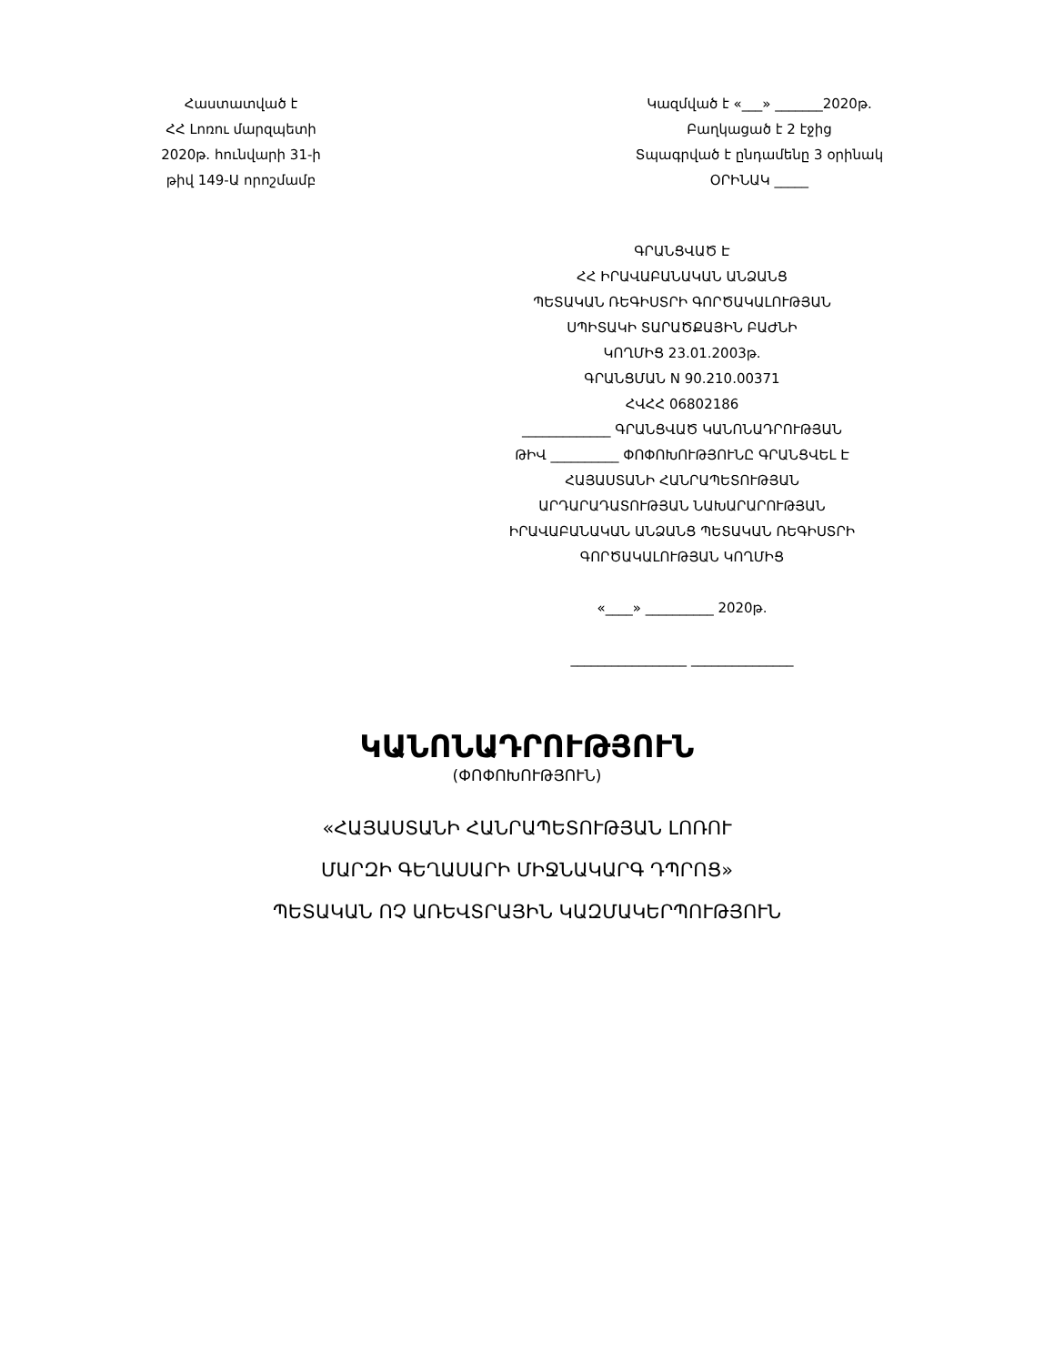Հաստատված է
ՀՀ Լոռու մարզպետի
2020թ. հունվարի 31-ի
թիվ 149-Ա որոշմամբ
Կազմված է «___» _______2020թ.
Բաղկացած է 2 էջից
Տպագրված է ընդամենը 3 օրինակ
ՕՐԻՆԱԿ _____
ԳՐԱՆՑՎԱԾ Է
ՀՀ ԻՐԱՎԱԲԱՆԱԿԱՆ ԱՆՁԱՆՑ
ՊԵՏԱԿԱՆ ՌԵԳԻՍՏՐԻ ԳՈՐԾԱԿԱԼՈՒԹՅԱՆ
ՍՊԻՏԱԿԻ ՏԱՐԱԾՔԱՅԻՆ ԲԱԺՆԻ
ԿՈՂՄԻՑ 23.01.2003թ.
ԳՐԱՆՑՄԱՆ N 90.210.00371
ՀՎՀՀ 06802186
_____________ ԳՐԱՆՑՎԱԾ ԿԱՆՈՆԱԴՐՈՒԹՅԱՆ
ԹԻՎ __________ ՓՈՓՈԽՈՒԹՅՈՒՆԸ ԳՐԱՆՑՎԵԼ Է
ՀԱՅԱՍՏԱՆԻ ՀԱՆՐԱՊԵՏՈՒԹՅԱՆ
ԱՐԴԱՐԱԴԱՏՈՒԹՅԱՆ ՆԱԽԱՐԱՐՈՒԹՅԱՆ
ԻՐԱՎԱԲԱՆԱԿԱՆ ԱՆՁԱՆՑ ՊԵՏԱԿԱՆ ՌԵԳԻՍՏՐԻ
ԳՈՐԾԱԿԱԼՈՒԹՅԱՆ ԿՈՂՄԻՑ
«____» __________ 2020թ.
_________________ _______________
ԿԱՆՈՆԱԴՐՈՒԹՅՈՒՆ
(ՓՈՓՈԽՈՒԹՅՈՒՆ)
«ՀԱՅԱՍՏԱՆԻ ՀԱՆՐԱՊԵՏՈՒԹՅԱՆ ԼՈՌՈՒ
ՄԱՐԶԻ ԳԵՂԱՍԱՐԻ ՄԻՋՆԱԿԱՐԳ ԴՊՐՈՑ»
ՊԵՏԱԿԱՆ ՈՉ ԱՌԵՎՏՐԱՅԻՆ ԿԱԶՄԱԿԵՐՊՈՒԹՅՈՒՆ